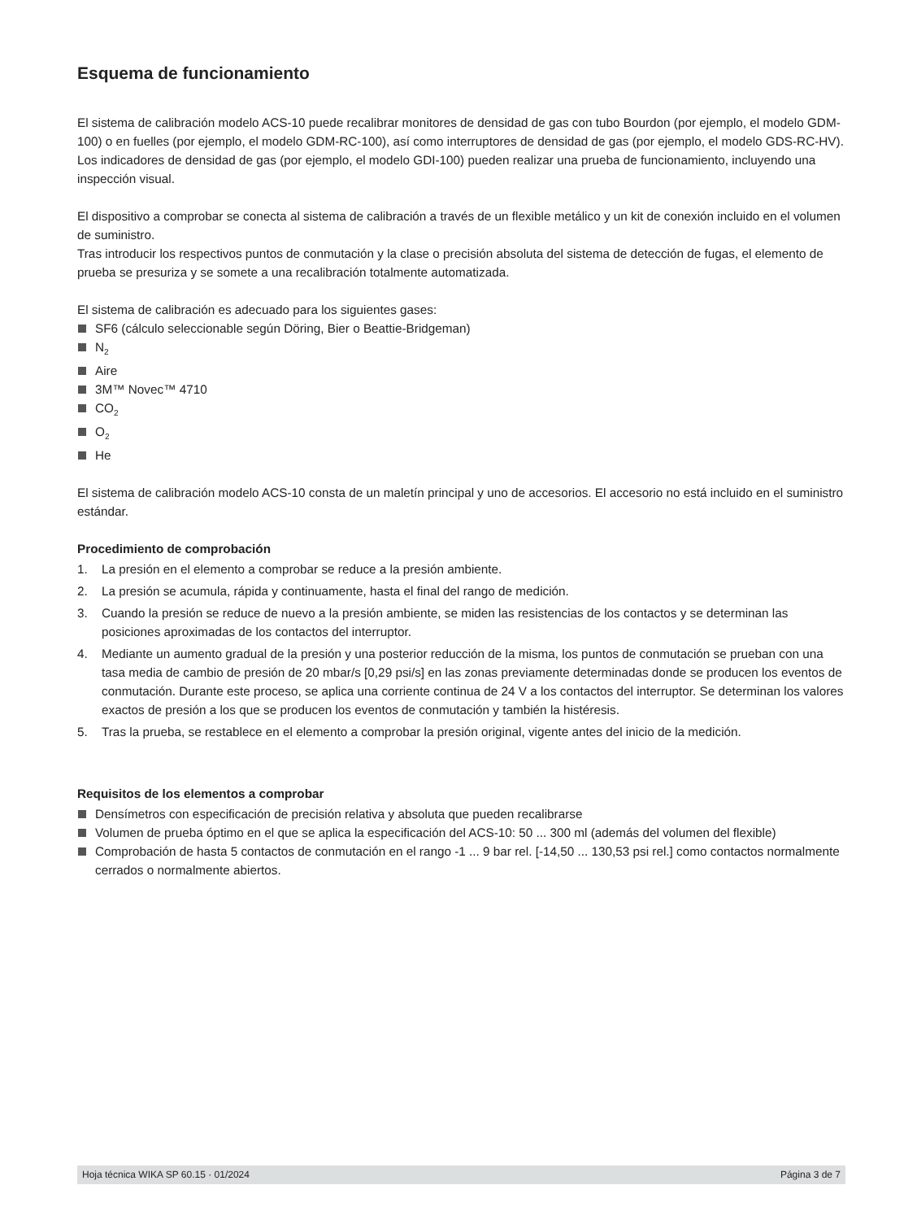Esquema de funcionamiento
El sistema de calibración modelo ACS-10 puede recalibrar monitores de densidad de gas con tubo Bourdon (por ejemplo, el modelo GDM-100) o en fuelles (por ejemplo, el modelo GDM-RC-100), así como interruptores de densidad de gas (por ejemplo, el modelo GDS-RC-HV).
Los indicadores de densidad de gas (por ejemplo, el modelo GDI-100) pueden realizar una prueba de funcionamiento, incluyendo una inspección visual.
El dispositivo a comprobar se conecta al sistema de calibración a través de un flexible metálico y un kit de conexión incluido en el volumen de suministro.
Tras introducir los respectivos puntos de conmutación y la clase o precisión absoluta del sistema de detección de fugas, el elemento de prueba se presuriza y se somete a una recalibración totalmente automatizada.
El sistema de calibración es adecuado para los siguientes gases:
SF6 (cálculo seleccionable según Döring, Bier o Beattie-Bridgeman)
N<sub>2</sub>
Aire
3M™ Novec™ 4710
CO<sub>2</sub>
O<sub>2</sub>
He
El sistema de calibración modelo ACS-10 consta de un maletín principal y uno de accesorios. El accesorio no está incluido en el suministro estándar.
Procedimiento de comprobación
1. La presión en el elemento a comprobar se reduce a la presión ambiente.
2. La presión se acumula, rápida y continuamente, hasta el final del rango de medición.
3. Cuando la presión se reduce de nuevo a la presión ambiente, se miden las resistencias de los contactos y se determinan las posiciones aproximadas de los contactos del interruptor.
4. Mediante un aumento gradual de la presión y una posterior reducción de la misma, los puntos de conmutación se prueban con una tasa media de cambio de presión de 20 mbar/s [0,29 psi/s] en las zonas previamente determinadas donde se producen los eventos de conmutación. Durante este proceso, se aplica una corriente continua de 24 V a los contactos del interruptor. Se determinan los valores exactos de presión a los que se producen los eventos de conmutación y también la histéresis.
5. Tras la prueba, se restablece en el elemento a comprobar la presión original, vigente antes del inicio de la medición.
Requisitos de los elementos a comprobar
Densímetros con especificación de precisión relativa y absoluta que pueden recalibrarse
Volumen de prueba óptimo en el que se aplica la especificación del ACS-10: 50 ... 300 ml (además del volumen del flexible)
Comprobación de hasta 5 contactos de conmutación en el rango -1 ... 9 bar rel. [-14,50 ... 130,53 psi rel.] como contactos normalmente cerrados o normalmente abiertos.
Hoja técnica WIKA SP 60.15 · 01/2024 Página 3 de 7